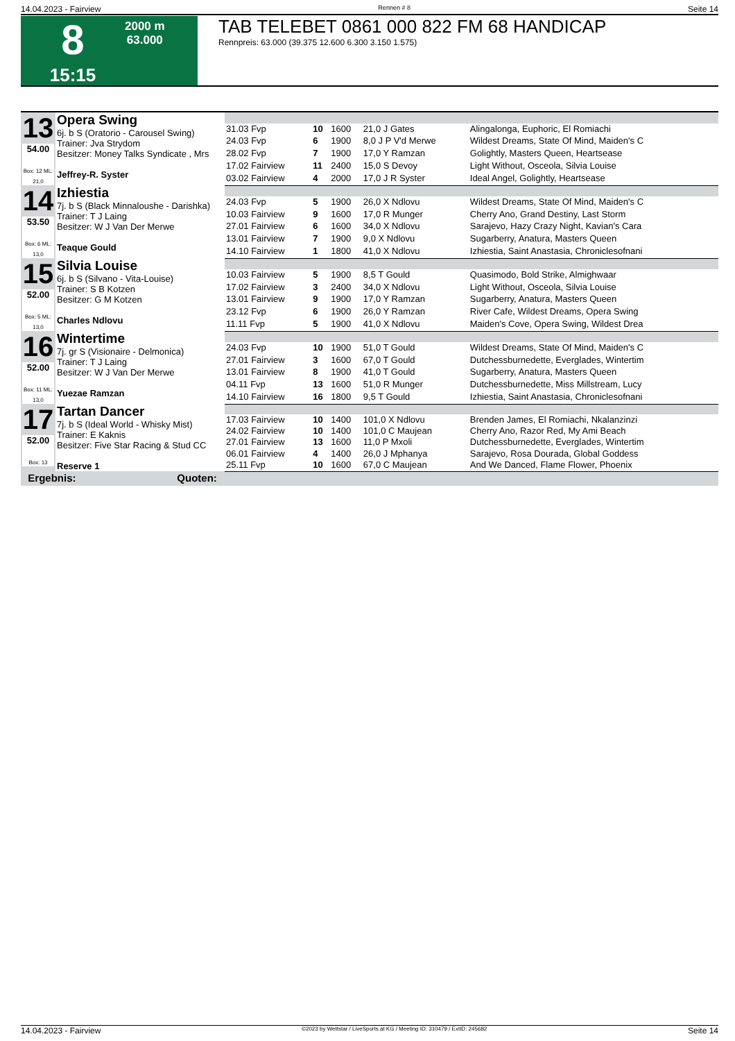14.04.2023 - Fairview Rennen # 8 Seite 14
8
15:15
2000 m
63.000
TAB TELEBET 0861 000 822 FM 68 HANDICAP
Rennpreis: 63.000 (39.375 12.600 6.300 3.150 1.575)
| 13 54.00 Box: 12 ML: 21,0 | Opera Swing 6j. b S (Oratorio - Carousel Swing) Trainer: Jva Strydom Besitzer: Money Talks Syndicate , Mrs Jeffrey-R. Syster | | | | | |
| | | 31.03 Fvp | 10 | 1600 | 21,0 J Gates | Alingalonga, Euphoric, El Romiachi |
| | | 24.03 Fvp | 6 | 1900 | 8,0 J P V'd Merwe | Wildest Dreams, State Of Mind, Maiden's C |
| | | 28.02 Fvp | 7 | 1900 | 17,0 Y Ramzan | Golightly, Masters Queen, Heartsease |
| | | 17.02 Fairview | 11 | 2400 | 15,0 S Devoy | Light Without, Osceola, Silvia Louise |
| | | 03.02 Fairview | 4 | 2000 | 17,0 J R Syster | Ideal Angel, Golightly, Heartsease |
| 14 53.50 Box: 6 ML: 13,0 | Izhiestia 7j. b S (Black Minnaloushe - Darishka) Trainer: T J Laing Besitzer: W J Van Der Merwe Teaque Gould | | | | | |
| | | 24.03 Fvp | 5 | 1900 | 26,0 X Ndlovu | Wildest Dreams, State Of Mind, Maiden's C |
| | | 10.03 Fairview | 9 | 1600 | 17,0 R Munger | Cherry Ano, Grand Destiny, Last Storm |
| | | 27.01 Fairview | 6 | 1600 | 34,0 X Ndlovu | Sarajevo, Hazy Crazy Night, Kavian's Cara |
| | | 13.01 Fairview | 7 | 1900 | 9,0 X Ndlovu | Sugarberry, Anatura, Masters Queen |
| | | 14.10 Fairview | 1 | 1800 | 41,0 X Ndlovu | Izhiestia, Saint Anastasia, Chroniclesofnani |
| 15 52.00 Box: 5 ML: 13,0 | Silvia Louise 6j. b S (Silvano - Vita-Louise) Trainer: S B Kotzen Besitzer: G M Kotzen Charles Ndlovu | | | | | |
| | | 10.03 Fairview | 5 | 1900 | 8,5 T Gould | Quasimodo, Bold Strike, Almighwaar |
| | | 17.02 Fairview | 3 | 2400 | 34,0 X Ndlovu | Light Without, Osceola, Silvia Louise |
| | | 13.01 Fairview | 9 | 1900 | 17,0 Y Ramzan | Sugarberry, Anatura, Masters Queen |
| | | 23.12 Fvp | 6 | 1900 | 26,0 Y Ramzan | River Cafe, Wildest Dreams, Opera Swing |
| | | 11.11 Fvp | 5 | 1900 | 41,0 X Ndlovu | Maiden's Cove, Opera Swing, Wildest Drea |
| 16 52.00 Box: 11 ML: 13,0 | Wintertime 7j. gr S (Visionaire - Delmonica) Trainer: T J Laing Besitzer: W J Van Der Merwe Yuezae Ramzan | | | | | |
| | | 24.03 Fvp | 10 | 1900 | 51,0 T Gould | Wildest Dreams, State Of Mind, Maiden's C |
| | | 27.01 Fairview | 3 | 1600 | 67,0 T Gould | Dutchessburnedette, Everglades, Wintertim |
| | | 13.01 Fairview | 8 | 1900 | 41,0 T Gould | Sugarberry, Anatura, Masters Queen |
| | | 04.11 Fvp | 13 | 1600 | 51,0 R Munger | Dutchessburnedette, Miss Millstream, Lucy |
| | | 14.10 Fairview | 16 | 1800 | 9,5 T Gould | Izhiestia, Saint Anastasia, Chroniclesofnani |
| 17 52.00 Box: 13 | Tartan Dancer 7j. b S (Ideal World - Whisky Mist) Trainer: E Kaknis Besitzer: Five Star Racing & Stud CC Reserve 1 | | | | | |
| | | 17.03 Fairview | 10 | 1400 | 101,0 X Ndlovu | Brenden James, El Romiachi, Nkalanzinzi |
| | | 24.02 Fairview | 10 | 1400 | 101,0 C Maujean | Cherry Ano, Razor Red, My Ami Beach |
| | | 27.01 Fairview | 13 | 1600 | 11,0 P Mxoli | Dutchessburnedette, Everglades, Wintertim |
| | | 06.01 Fairview | 4 | 1400 | 26,0 J Mphanya | Sarajevo, Rosa Dourada, Global Goddess |
| | | 25.11 Fvp | 10 | 1600 | 67,0 C Maujean | And We Danced, Flame Flower, Phoenix |
| Ergebnis: Quoten: | | | | | | |
14.04.2023 - Fairview ©2023 by Wettstar / LiveSports.at KG / Meeting ID: 310479 / ExtID: 245682 Seite 14